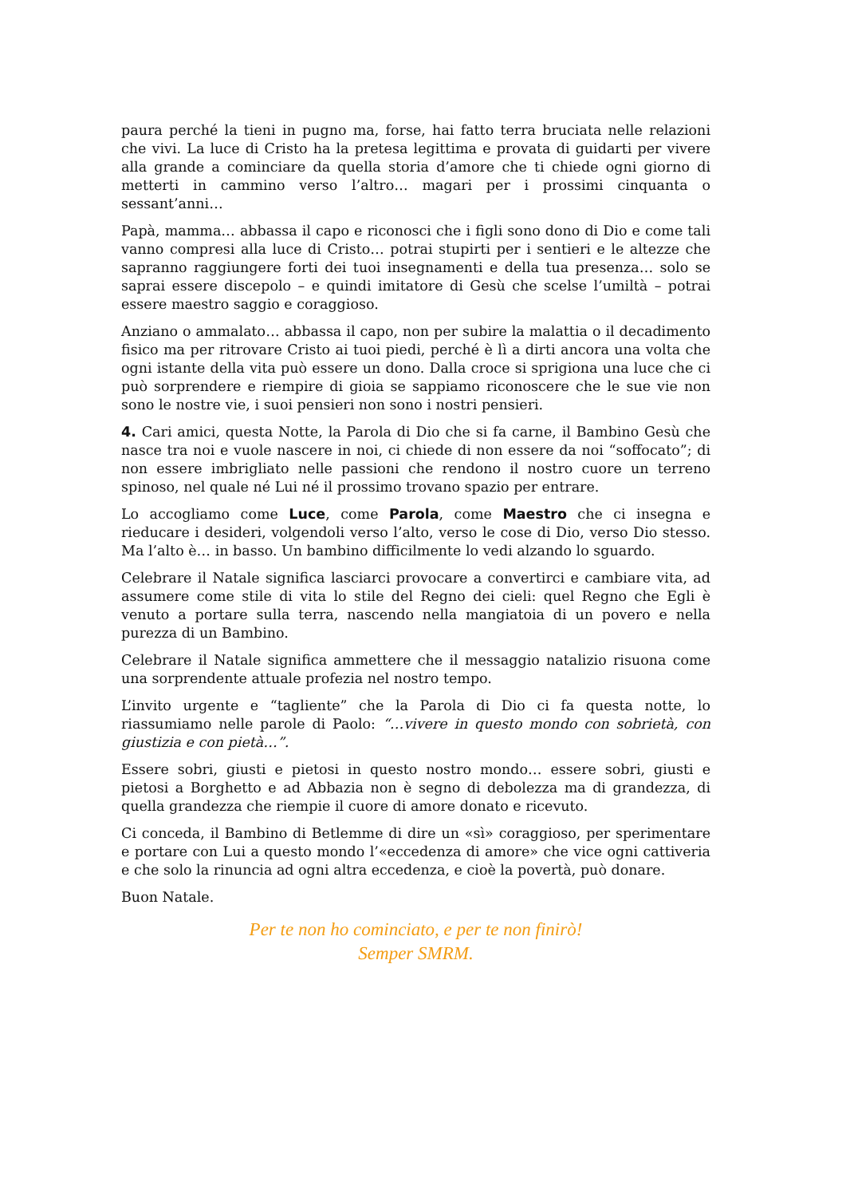paura perché la tieni in pugno ma, forse, hai fatto terra bruciata nelle relazioni che vivi. La luce di Cristo ha la pretesa legittima e provata di guidarti per vivere alla grande a cominciare da quella storia d’amore che ti chiede ogni giorno di metterti in cammino verso l’altro… magari per i prossimi cinquanta o sessant’anni…
Papà, mamma… abbassa il capo e riconosci che i figli sono dono di Dio e come tali vanno compresi alla luce di Cristo… potrai stupirti per i sentieri e le altezze che sapranno raggiungere forti dei tuoi insegnamenti e della tua presenza… solo se saprai essere discepolo – e quindi imitatore di Gesù che scelse l’umiltà – potrai essere maestro saggio e coraggioso.
Anziano o ammalato… abbassa il capo, non per subire la malattia o il decadimento fisico ma per ritrovare Cristo ai tuoi piedi, perché è lì a dirti ancora una volta che ogni istante della vita può essere un dono. Dalla croce si sprigiona una luce che ci può sorprendere e riempire di gioia se sappiamo riconoscere che le sue vie non sono le nostre vie, i suoi pensieri non sono i nostri pensieri.
4. Cari amici, questa Notte, la Parola di Dio che si fa carne, il Bambino Gesù che nasce tra noi e vuole nascere in noi, ci chiede di non essere da noi “soffocato”; di non essere imbrigliato nelle passioni che rendono il nostro cuore un terreno spinoso, nel quale né Lui né il prossimo trovano spazio per entrare.
Lo accogliamo come Luce, come Parola, come Maestro che ci insegna e rieducare i desideri, volgendoli verso l’alto, verso le cose di Dio, verso Dio stesso. Ma l’alto è… in basso. Un bambino difficilmente lo vedi alzando lo sguardo.
Celebrare il Natale significa lasciarci provocare a convertirci e cambiare vita, ad assumere come stile di vita lo stile del Regno dei cieli: quel Regno che Egli è venuto a portare sulla terra, nascendo nella mangiatoia di un povero e nella purezza di un Bambino.
Celebrare il Natale significa ammettere che il messaggio natalizio risuona come una sorprendente attuale profezia nel nostro tempo.
L’invito urgente e “tagliente” che la Parola di Dio ci fa questa notte, lo riassumiamo nelle parole di Paolo: “…vivere in questo mondo con sobrietà, con giustizia e con pietà…”.
Essere sobri, giusti e pietosi in questo nostro mondo… essere sobri, giusti e pietosi a Borghetto e ad Abbazia non è segno di debolezza ma di grandezza, di quella grandezza che riempie il cuore di amore donato e ricevuto.
Ci conceda, il Bambino di Betlemme di dire un «sì» coraggioso, per sperimentare e portare con Lui a questo mondo l’«eccedenza di amore» che vice ogni cattiveria e che solo la rinuncia ad ogni altra eccedenza, e cioè la povertà, può donare.
Buon Natale.
Per te non ho cominciato, e per te non finirò!
Semper SMRM.